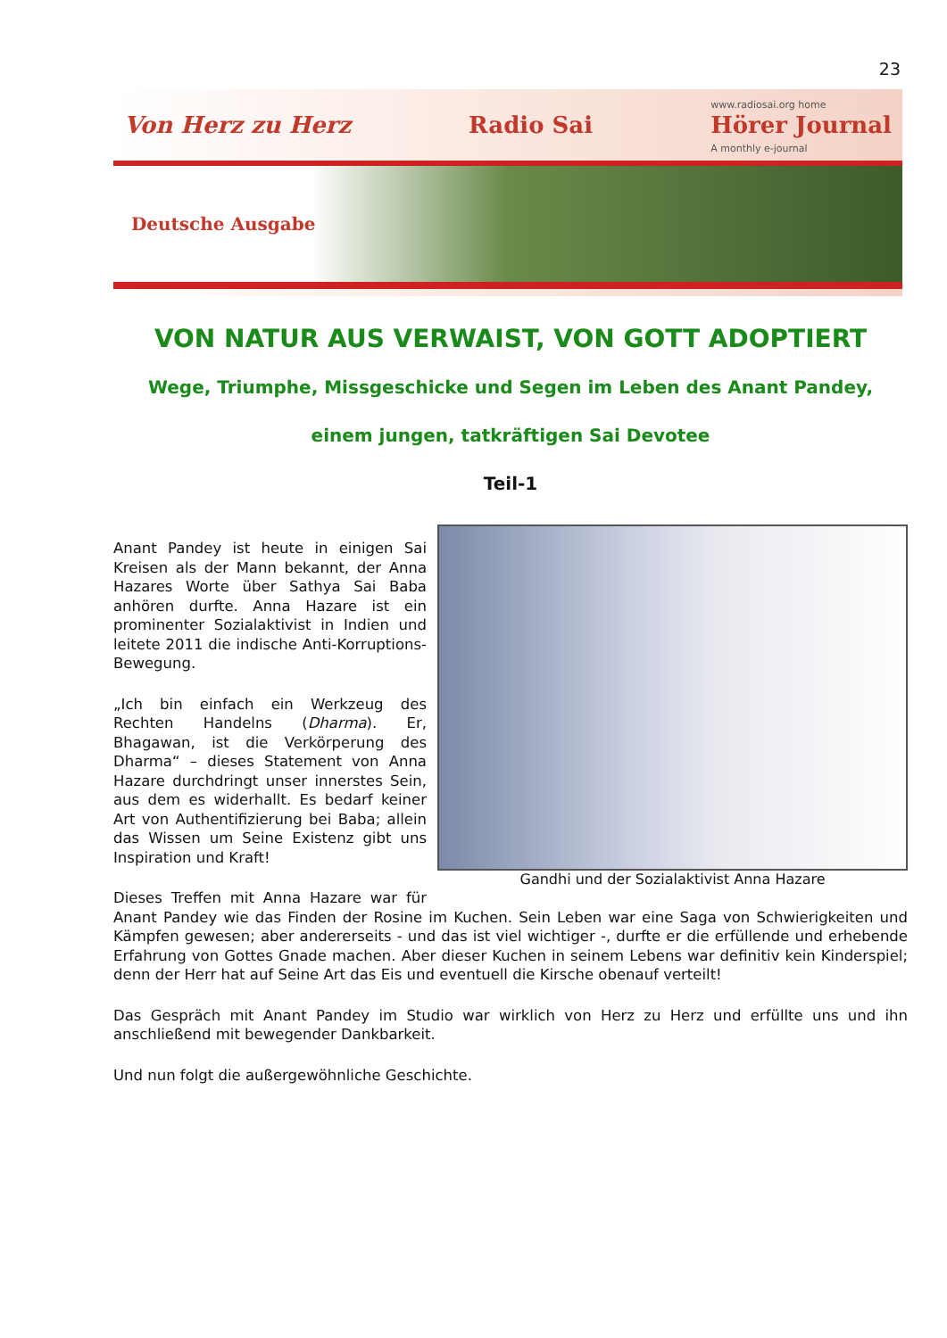23
Von Herz zu Herz Radio Sai www.radiosai.org home
Hörer Journal
A monthly e-journal
Deutsche Ausgabe
VON NATUR AUS VERWAIST, VON GOTT ADOPTIERT
Wege, Triumphe, Missgeschicke und Segen im Leben des Anant Pandey,
einem jungen, tatkräftigen Sai Devotee
Teil-1
Gandhi und der Sozialaktivist Anna Hazare
Anant Pandey ist heute in einigen Sai Kreisen als der Mann bekannt, der Anna Hazares Worte über Sathya Sai Baba anhören durfte. Anna Hazare ist ein prominenter Sozialaktivist in Indien und leitete 2011 die indische Anti-Korruptions-Bewegung.
„Ich bin einfach ein Werkzeug des Rechten Handelns (Dharma). Er, Bhagawan, ist die Verkörperung des Dharma“ – dieses Statement von Anna Hazare durchdringt unser innerstes Sein, aus dem es widerhallt. Es bedarf keiner Art von Authentifizierung bei Baba; allein das Wissen um Seine Existenz gibt uns Inspiration und Kraft!
Dieses Treffen mit Anna Hazare war für Anant Pandey wie das Finden der Rosine im Kuchen. Sein Leben war eine Saga von Schwierigkeiten und Kämpfen gewesen; aber andererseits - und das ist viel wichtiger -, durfte er die erfüllende und erhebende Erfahrung von Gottes Gnade machen. Aber dieser Kuchen in seinem Lebens war definitiv kein Kinderspiel; denn der Herr hat auf Seine Art das Eis und eventuell die Kirsche obenauf verteilt!
Das Gespräch mit Anant Pandey im Studio war wirklich von Herz zu Herz und erfüllte uns und ihn anschließend mit bewegender Dankbarkeit.
Und nun folgt die außergewöhnliche Geschichte.